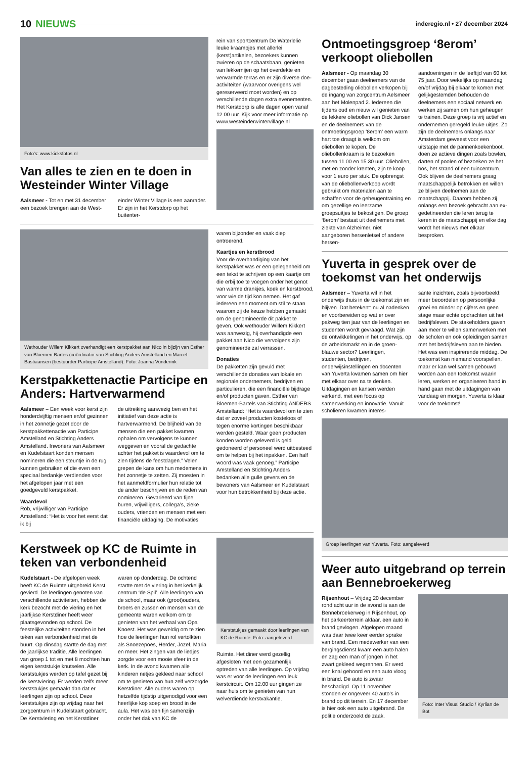10 NIEUWS inderegio.nl • 27 december 2024
Foto's: www.kicksfotos.nl
Van alles te zien en te doen in Westeinder Winter Village
Aalsmeer - Tot en met 31 december een bezoek brengen aan de West-
einder Winter Village is een aanrader. Er zijn in het Kerstdorp op het buitenter-
rein van sportcentrum De Waterlelie leuke kraampjes met allerlei (kerst)artikelen, bezoekers kunnen zwieren op de schaatsbaan, genieten van lekkernijen op het overdekte en verwarmde terras en er zijn diverse doe-activiteiten (waarvoor overigens wel gereserveerd moet worden) en op verschillende dagen extra evenementen. Het Kerstdorp is alle dagen open vanaf 12.00 uur. Kijk voor meer informatie op www.westeinderwintervillage.nl
Wethouder Willem Kikkert overhandigt een kerstpakket aan Nico in bijzijn van Esther van Bloemen-Bartes (coördinator van Stichting Anders Amstelland en Marcel Bastiaansen (bestuurder Participe Amstelland). Foto: Joanna Vunderink
Kerstpakkettenactie Participe en Anders: Hartverwarmend
Aalsmeer – Een week voor kerst zijn honderdvijftig mensen en/of gezinnen in het zonnetje gezet door de kerstpakkettenactie van Participe Amstelland en Stichting Anders Amstelland. Inwoners van Aalsmeer en Kudelstaart konden mensen nomineren die een steuntje in de rug kunnen gebruiken of die even een speciaal bedankje verdienden voor het afgelopen jaar met een goedgevuld kerstpakket.
Waardevol
Rob, vrijwilliger van Participe Amstelland: “Het is voor het eerst dat ik bij
de uitreiking aanwezig ben en het initiatief van deze actie is hartverwarmend. De blijheid van de mensen die een pakket kwamen ophalen om vervolgens te kunnen weggeven en vooral de gedachte achter het pakket is waardevol om te zien tijdens de feestdagen.” Velen grepen de kans om hun medemens in het zonnetje te zetten. Zij moesten in het aanmeldformulier hun relatie tot de ander beschrijven en de reden van nomineren. Gevarieerd van fijne buren, vrijwilligers, collega’s, zieke ouders, vrienden en mensen met een financiële uitdaging. De motivaties
waren bijzonder en vaak diep ontroerend.
Kaartjes en kerstbrood
Voor de overhandiging van het kerstpakket was er een gelegenheid om een tekst te schrijven op een kaartje om die erbij toe te voegen onder het genot van warme drankjes, koek en kerstbrood, voor wie de tijd kon nemen. Het gaf iedereen een moment om stil te staan waarom zij de keuze hebben gemaakt om de genomineerde dit pakket te geven. Ook wethouder Willem Kikkert was aanwezig, hij overhandigde een pakket aan Nico die vervolgens zijn genomineerde zal verrassen.
Donaties
De pakketten zijn gevuld met verschillende donaties van lokale en regionale ondernemers, bedrijven en particulieren, die een financiële bijdrage en/of producten gaven. Esther van Bloemen-Bartels van Stichting ANDERS Amstelland: “Het is waardevol om te zien dat er zoveel producten kosteloos of tegen enorme kortingen beschikbaar werden gesteld. Waar geen producten konden worden geleverd is geld gedoneerd of personeel werd uitbesteed om te helpen bij het inpakken. Een half woord was vaak genoeg.” Participe Amstelland en Stichting Anders bedanken alle gulle gevers en de bewoners van Aalsmeer en Kudelstaart voor hun betrokkenheid bij deze actie.
Kerstweek op KC de Ruimte in teken van verbondenheid
Kudelstaart - De afgelopen week heeft KC de Ruimte uitgebreid Kerst gevierd. De leerlingen genoten van verschillende activiteiten, hebben de kerk bezocht met de viering en het jaarlijkse Kerstdiner heeft weer plaatsgevonden op school. De feestelijke activiteiten stonden in het teken van verbondenheid met de buurt. Op dinsdag startte de dag met de jaarlijkse traditie. Alle leerlingen van groep 1 tot en met 8 mochten hun eigen kerststukje knutselen. Alle kerststukjes werden op tafel gezet bij de kerstviering. Er werden zelfs meer kerststukjes gemaakt dan dat er leerlingen zijn op school. Deze kerststukjes zijn op vrijdag naar het zorgcentrum in Kudelstaart gebracht. De Kerstviering en het Kerstdiner
waren op donderdag. De ochtend startte met de viering in het kerkelijk centrum ‘de Spil’. Alle leerlingen van de school, maar ook (groot)ouders, broers en zussen en mensen van de gemeente waren welkom om te genieten van het verhaal van Opa Knoest. Het was geweldig om te zien hoe de leerlingen hun rol vertolkten als Snoezepoes, Herder, Jozef, Maria en meer. Het zingen van de liedjes zorgde voor een mooie sfeer in de kerk. In de avond kwamen alle kinderen netjes gekleed naar school om te genieten van hun zelf verzorgde Kerstdiner. Alle ouders waren op hetzelfde tijdstip uitgenodigd voor een heerlijke kop soep en brood in de aula. Het was een fijn samenzijn onder het dak van KC de
Kerststukjes gemaakt door leerlingen van KC de Ruimte. Foto: aangeleverd
Ruimte. Het diner werd gezellig afgesloten met een gezamenlijk optreden van alle leerlingen. Op vrijdag was er voor de leerlingen een leuk kerstcircuit. Om 12.00 uur gingen ze naar huis om te genieten van hun welverdiende kerstvakantie.
Ontmoetingsgroep ‘8erom’ verkoopt oliebollen
Aalsmeer - Op maandag 30 december gaan deelnemers van de dagbesteding oliebollen verkopen bij de ingang van zorgcentrum Aelsmeer aan het Molenpad 2. Iedereen die tijdens oud en nieuw wil genieten van de lekkere oliebollen van Dick Jansen en de deelnemers van de ontmoetingsgroep ‘8erom’ een warm hart toe draagt is welkom om oliebollen te kopen. De oliebollenkraam is te bezoeken tussen 11.00 en 15.30 uur. Oliebollen, met en zonder krenten, zijn te koop voor 1 euro per stuk. De opbrengst van de oliebollenverkoop wordt gebruikt om materialen aan te schaffen voor de geheugentraining en om gezellige en leerzame groepsuitjes te bekostigen. De groep ‘8erom’ bestaat uit deelnemers met ziekte van Alzheimer, niet aangeboren hersenletsel of andere hersen-
aandoeningen in de leeftijd van 60 tot 75 jaar. Door wekelijks op maandag en/of vrijdag bij elkaar te komen met gelijkgestemden behouden de deelnemers een sociaal netwerk en werken zij samen om hun geheugen te trainen. Deze groep is vrij actief en ondernemen geregeld leuke uitjes. Zo zijn de deelnemers onlangs naar Amsterdam geweest voor een uitstapje met de pannenkoekenboot, doen ze actieve dingen zoals bowlen, darten of poolen of bezoeken ze het bos, het strand of een tuincentrum. Ook blijven de deelnemers graag maatschappelijk betrokken en willen ze blijven deelnemen aan de maatschappij. Daarom hebben zij onlangs een bezoek gebracht aan ex-gedetineerden die leren terug te keren in de maatschappij en elke dag wordt het nieuws met elkaar besproken.
Yuverta in gesprek over de toekomst van het onderwijs
Aalsmeer – Yuverta wil in het onderwijs thuis in de toekomst zijn en blijven. Dat betekent: nu al nadenken en voorbereiden op wat er over pakweg tien jaar van de leerlingen en studenten wordt gevraagd. Wat zijn de ontwikkelingen in het onderwijs, op de arbeidsmarkt en in de groen-blauwe sector? Leerlingen, studenten, bedrijven, onderwijsinstellingen en docenten van Yuverta kwamen samen om hier met elkaar over na te denken. Uitdagingen en kansen werden verkend, met een focus op samenwerking en innovatie. Vanuit scholieren kwamen interes-
sante inzichten, zoals bijvoorbeeld: meer beoordelen op persoonlijke groei en minder op cijfers en geen stage maar echte opdrachten uit het bedrijfsleven. De stakeholders gaven aan meer te willen samenwerken met de scholen en ook opleidingen samen met het bedrijfsleven aan te bieden. Het was een inspirerende middag. De toekomst kan niemand voorspellen, maar er kan wel samen gebouwd worden aan een toekomst waarin leren, werken en organiseren hand in hand gaan met de uitdagingen van vandaag en morgen. Yuverta is klaar voor de toekomst!
Groep leerlingen van Yuverta. Foto: aangeleverd
Weer auto uitgebrand op terrein aan Bennebroekerweg
Rijsenhout – Vrijdag 20 december rond acht uur in de avond is aan de Bennebroekerweg in Rijsenhout, op het parkeerterrein aldaar, een auto in brand gevlogen. Afgelopen maand was daar twee keer eerder sprake van brand. Een medewerker van een bergingsdienst kwam een auto halen en zag een man of jongen in het zwart gekleed wegrennen. Er werd een knal gehoord en een auto vloog in brand. De auto is zwaar beschadigd. Op 11 november stonden er ongeveer 40 auto’s in brand op dit terrein. En 17 december is hier ook een auto uitgebrand. De politie onderzoekt de zaak.
Foto: Inter Visual Studio / Kyrlian de Bot